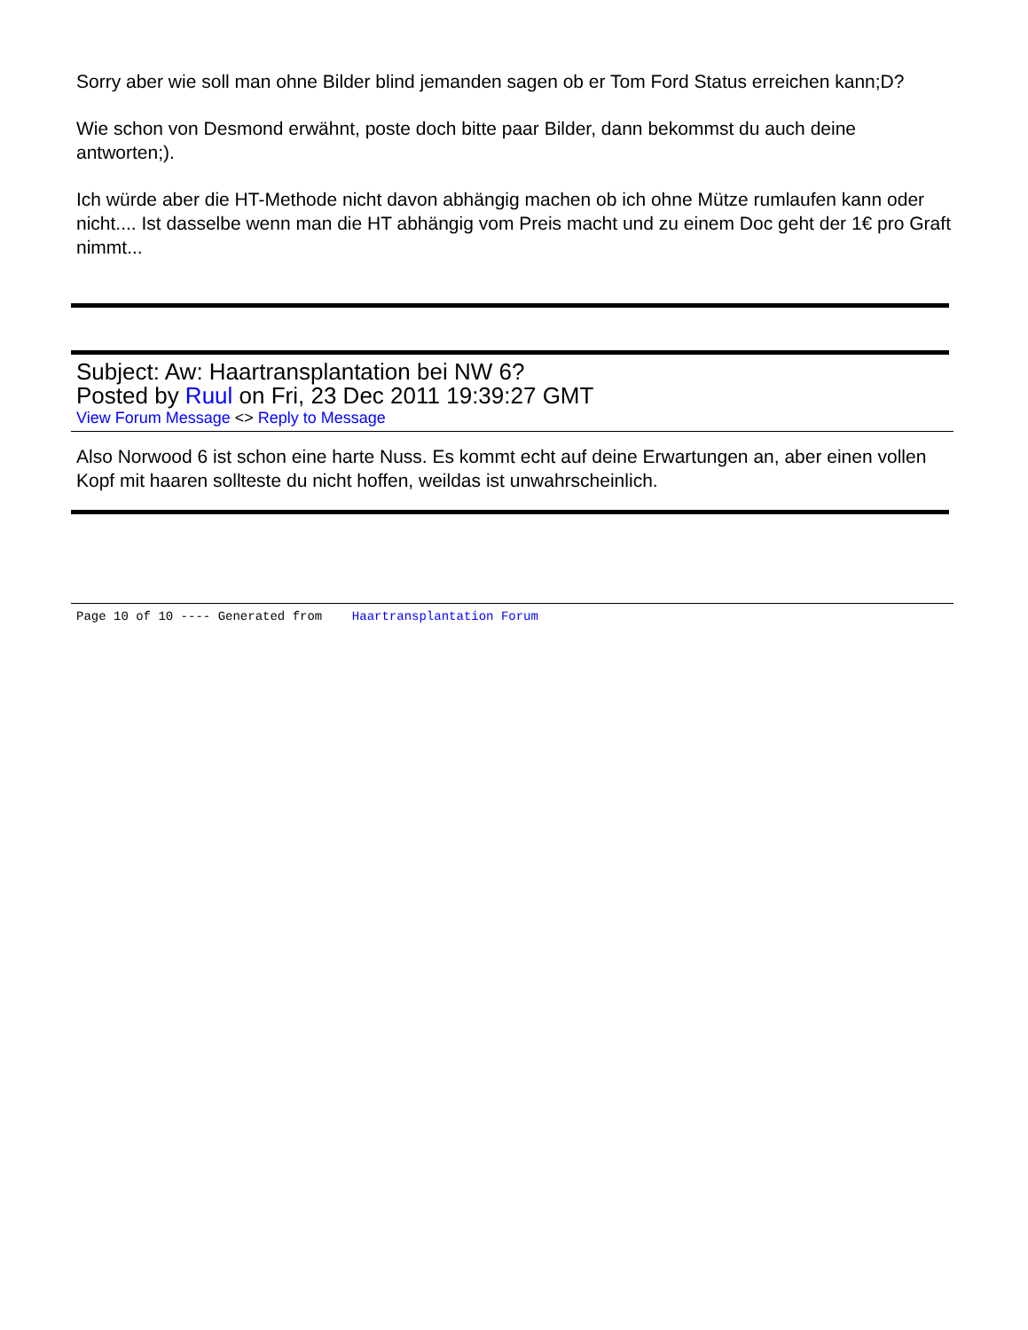Sorry aber wie soll man ohne Bilder blind jemanden sagen ob er Tom Ford Status erreichen kann;D?
Wie schon von Desmond erwähnt, poste doch bitte paar Bilder, dann bekommst du auch deine antworten;).
Ich würde aber die HT-Methode nicht davon abhängig machen ob ich ohne Mütze rumlaufen kann oder nicht.... Ist dasselbe wenn man die HT abhängig vom Preis macht und zu einem Doc geht der 1€ pro Graft nimmt...
Subject: Aw: Haartransplantation bei NW 6?
Posted by Ruul on Fri, 23 Dec 2011 19:39:27 GMT
View Forum Message <> Reply to Message
Also Norwood 6 ist schon eine harte Nuss. Es kommt echt auf deine Erwartungen an, aber einen vollen Kopf mit haaren sollteste du nicht hoffen, weildas ist unwahrscheinlich.
Page 10 of 10 ---- Generated from Haartransplantation Forum